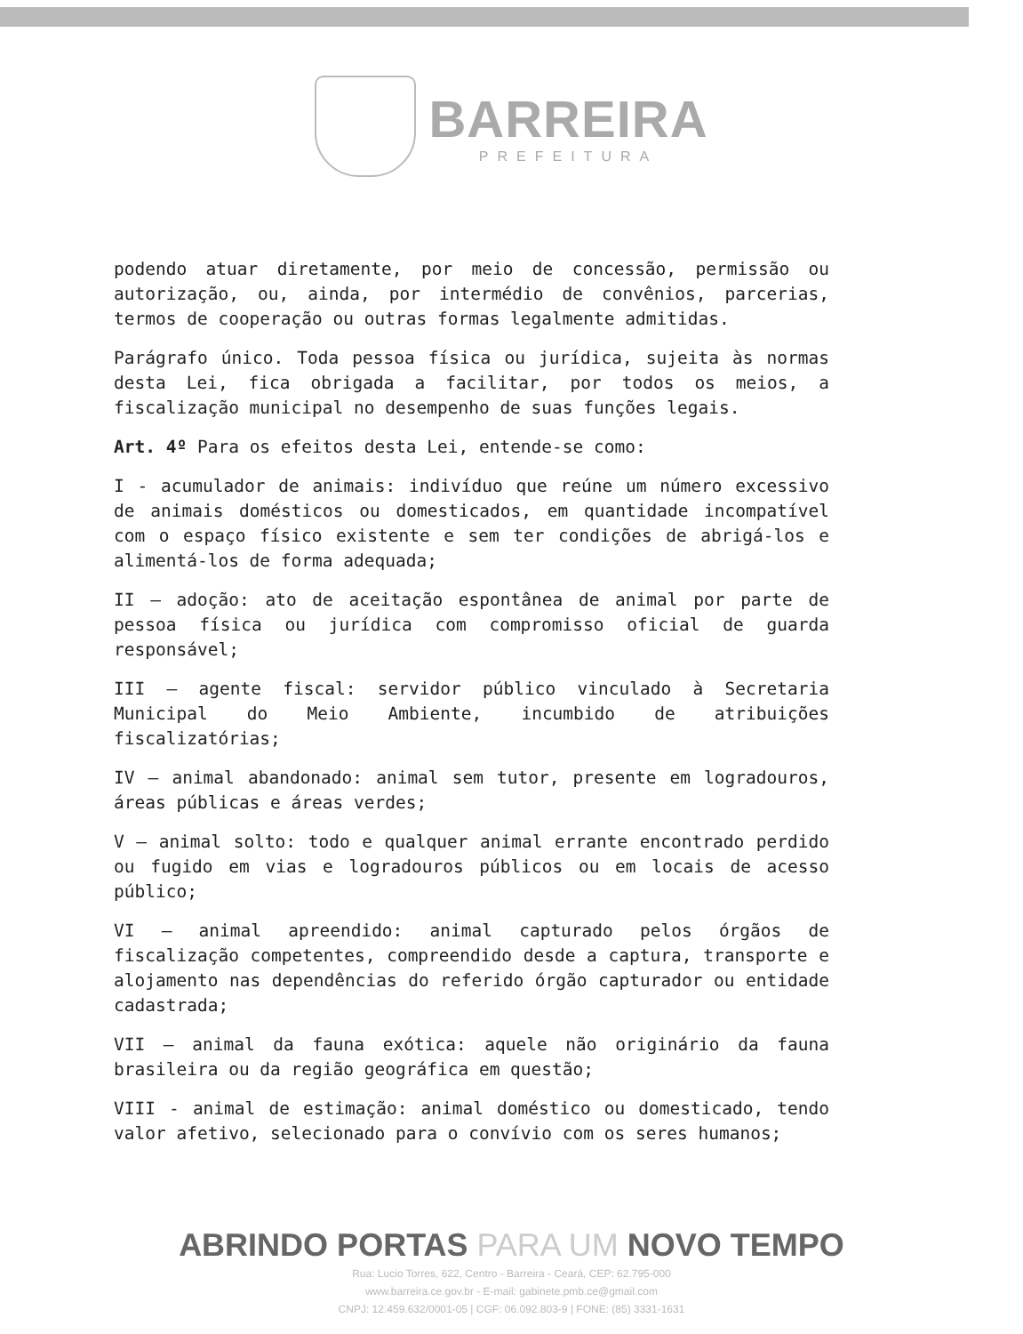BARREIRA
PREFEITURA
podendo atuar diretamente, por meio de concessão, permissão ou autorização, ou, ainda, por intermédio de convênios, parcerias, termos de cooperação ou outras formas legalmente admitidas.
Parágrafo único. Toda pessoa física ou jurídica, sujeita às normas desta Lei, fica obrigada a facilitar, por todos os meios, a fiscalização municipal no desempenho de suas funções legais.
Art. 4º Para os efeitos desta Lei, entende-se como:
I - acumulador de animais: indivíduo que reúne um número excessivo de animais domésticos ou domesticados, em quantidade incompatível com o espaço físico existente e sem ter condições de abrigá-los e alimentá-los de forma adequada;
II – adoção: ato de aceitação espontânea de animal por parte de pessoa física ou jurídica com compromisso oficial de guarda responsável;
III – agente fiscal: servidor público vinculado à Secretaria Municipal do Meio Ambiente, incumbido de atribuições fiscalizatórias;
IV – animal abandonado: animal sem tutor, presente em logradouros, áreas públicas e áreas verdes;
V – animal solto: todo e qualquer animal errante encontrado perdido ou fugido em vias e logradouros públicos ou em locais de acesso público;
VI – animal apreendido: animal capturado pelos órgãos de fiscalização competentes, compreendido desde a captura, transporte e alojamento nas dependências do referido órgão capturador ou entidade cadastrada;
VII – animal da fauna exótica: aquele não originário da fauna brasileira ou da região geográfica em questão;
VIII - animal de estimação: animal doméstico ou domesticado, tendo valor afetivo, selecionado para o convívio com os seres humanos;
ABRINDO PORTAS PARA UM NOVO TEMPO
Rua: Lucio Torres, 622, Centro - Barreira - Ceará, CEP: 62.795-000
www.barreira.ce.gov.br - E-mail: gabinete.pmb.ce@gmail.com
CNPJ: 12.459.632/0001-05 | CGF: 06.092.803-9 | FONE: (85) 3331-1631